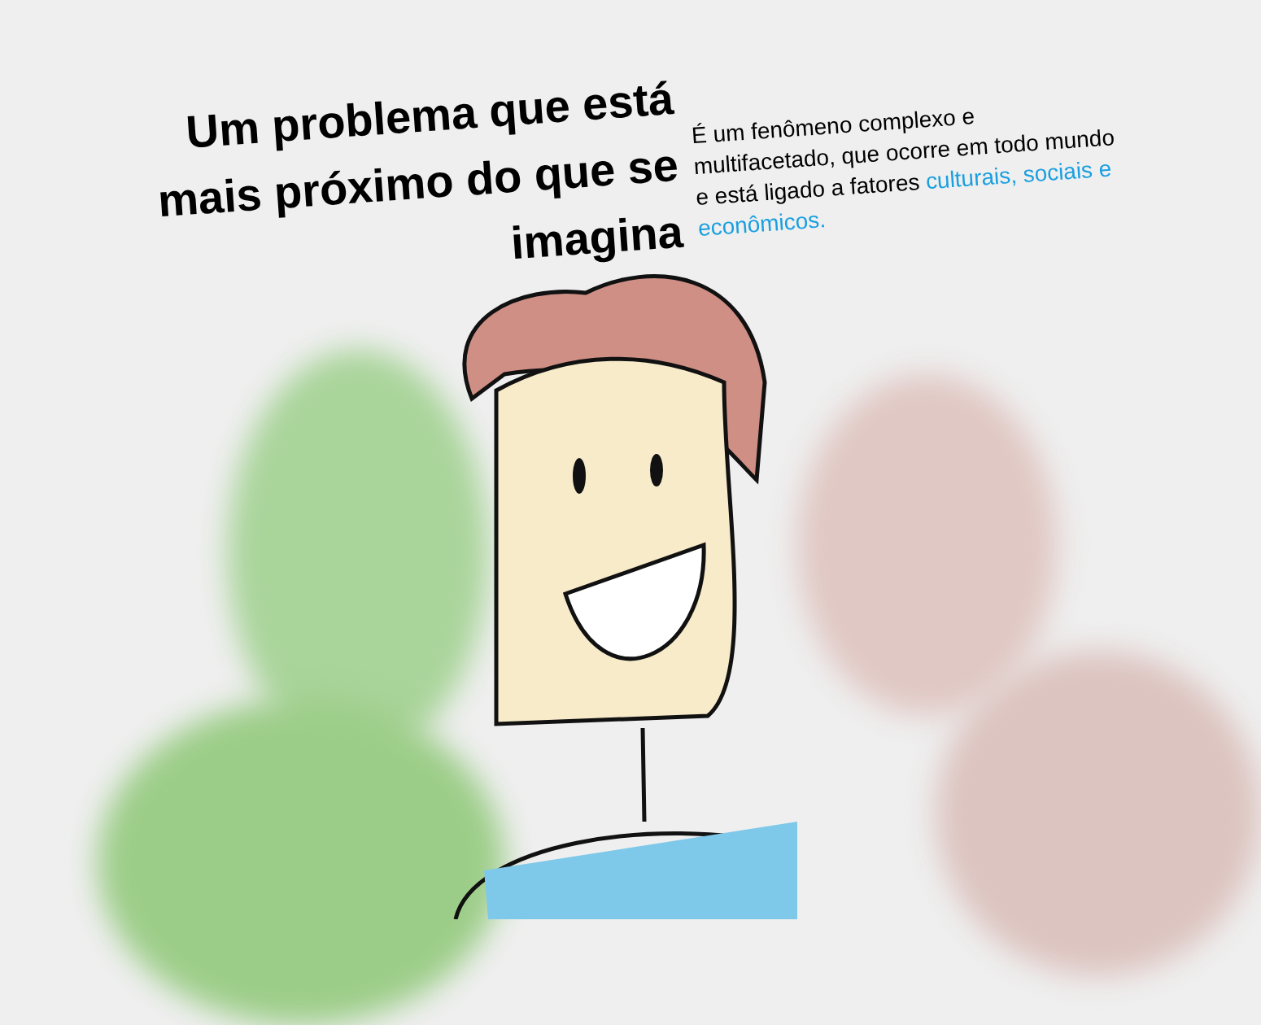Um problema que está mais próximo do que se imagina
É um fenômeno complexo e multifacetado, que ocorre em todo mundo e está ligado a fatores culturais, sociais e econômicos.